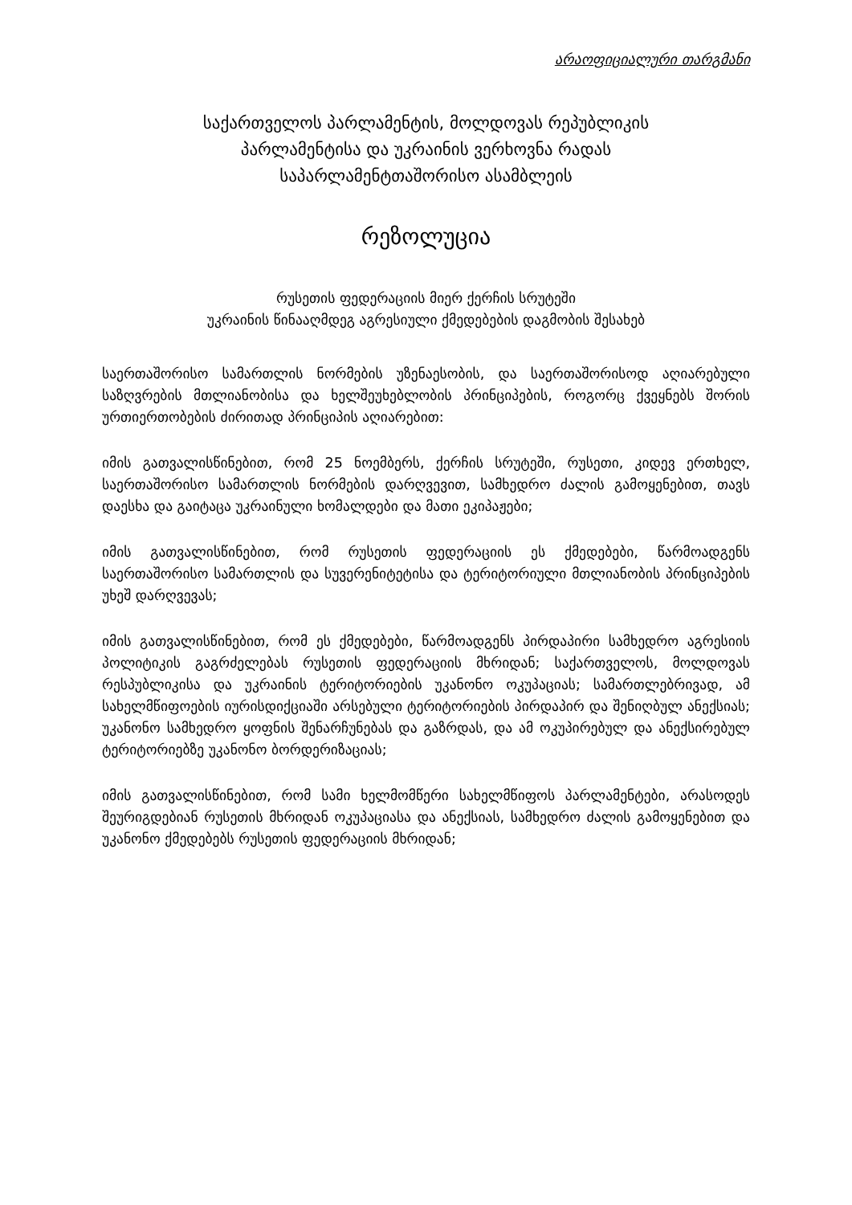არაოფიციალური თარგმანი
საქართველოს პარლამენტის, მოლდოვას რეპუბლიკის
პარლამენტისა და უკრაინის ვერხოვნა რადას
საპარლამენტთაშორისო ასამბლეის
რეზოლუცია
რუსეთის ფედერაციის მიერ ქერჩის სრუტეში
უკრაინის წინააღმდეგ აგრესიული ქმედებების დაგმობის შესახებ
საერთაშორისო სამართლის ნორმების უზენაესობის, და საერთაშორისოდ აღიარებული საზღვრების მთლიანობისა და ხელშეუხებლობის პრინციპების, როგორც ქვეყნებს შორის ურთიერთობების ძირითად პრინციპის აღიარებით:
იმის გათვალისწინებით, რომ 25 ნოემბერს, ქერჩის სრუტეში, რუსეთი, კიდევ ერთხელ, საერთაშორისო სამართლის ნორმების დარღვევით, სამხედრო ძალის გამოყენებით, თავს დაესხა და გაიტაცა უკრაინული ხომალდები და მათი ეკიპაჟები;
იმის გათვალისწინებით, რომ რუსეთის ფედერაციის ეს ქმედებები, წარმოადგენს საერთაშორისო სამართლის და სუვერენიტეტისა და ტერიტორიული მთლიანობის პრინციპების უხეშ დარღვევას;
იმის გათვალისწინებით, რომ ეს ქმედებები, წარმოადგენს პირდაპირი სამხედრო აგრესიის პოლიტიკის გაგრძელებას რუსეთის ფედერაციის მხრიდან; საქართველოს, მოლდოვას რესპუბლიკისა და უკრაინის ტერიტორიების უკანონო ოკუპაციას; სამართლებრივად, ამ სახელმწიფოების იურისდიქციაში არსებული ტერიტორიების პირდაპირ და შენიღბულ ანექსიას; უკანონო სამხედრო ყოფნის შენარჩუნებას და გაზრდას, და ამ ოკუპირებულ და ანექსირებულ ტერიტორიებზე უკანონო ბორდერიზაციას;
იმის გათვალისწინებით, რომ სამი ხელმომწერი სახელმწიფოს პარლამენტები, არასოდეს შეურიგდებიან რუსეთის მხრიდან ოკუპაციასა და ანექსიას, სამხედრო ძალის გამოყენებით და უკანონო ქმედებებს რუსეთის ფედერაციის მხრიდან;